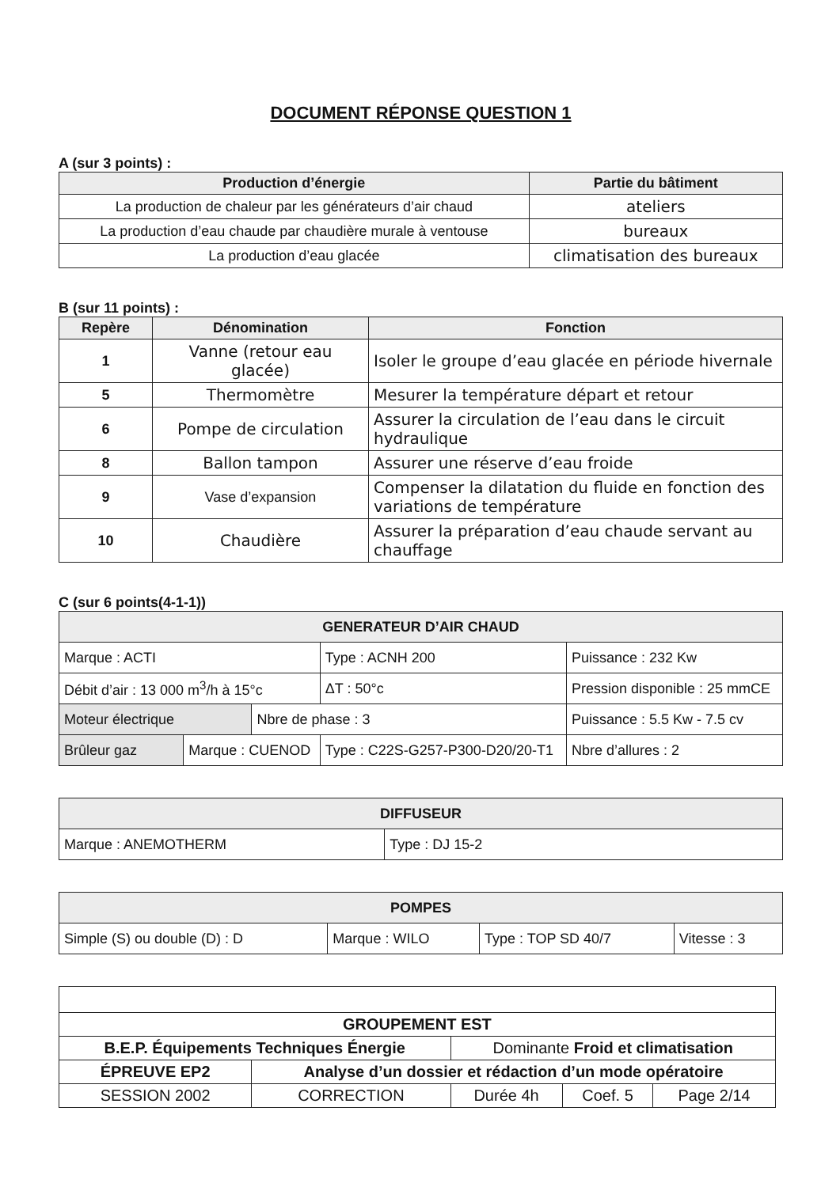DOCUMENT RÉPONSE QUESTION 1
A (sur 3 points) :
| Production d’énergie | Partie du bâtiment |
| --- | --- |
| La production de chaleur par les générateurs d’air chaud | ateliers |
| La production d’eau chaude par chaudière murale à ventouse | bureaux |
| La production d’eau glacée | climatisation des bureaux |
B (sur 11 points) :
| Repère | Dénomination | Fonction |
| --- | --- | --- |
| 1 | Vanne (retour eau glacée) | Isoler le groupe d’eau glacée en période hivernale |
| 5 | Thermomètre | Mesurer la température départ et retour |
| 6 | Pompe de circulation | Assurer la circulation de l’eau dans le circuit hydraulique |
| 8 | Ballon tampon | Assurer une réserve d’eau froide |
| 9 | Vase d’expansion | Compenser la dilatation du fluide en fonction des variations de température |
| 10 | Chaudière | Assurer la préparation d’eau chaude servant au chauffage |
C (sur 6 points(4-1-1))
| GENERATEUR D’AIR CHAUD | | | | | | |
| Marque : ACTI | | | Type : ACNH 200 | | Puissance : 232 Kw | |
| Débit d’air : 13 000 m<sup>3</sup>/h à 15°c | | | | ΔT : 50°c | Pression disponible : 25 mmCE | |
| Moteur électrique | | Nbre de phase : 3 | | | Puissance : 5.5 Kw - 7.5 cv | |
| Brûleur gaz | Marque : CUENOD | | Type : C22S-G257-P300-D20/20-T1 | | | Nbre d’allures : 2 |
| DIFFUSEUR | |
| Marque : ANEMOTHERM | Type : DJ 15-2 |
| POMPES | | | |
| Simple (S) ou double (D) : D | Marque : WILO | Type : TOP SD 40/7 | Vitesse : 3 |
| GROUPEMENT EST | | | | |
| B.E.P. Équipements Techniques Énergie | | Dominante Froid et climatisation | | |
| ÉPREUVE EP2 | Analyse d’un dossier et rédaction d’un mode opératoire | | | |
| SESSION 2002 | CORRECTION | Durée 4h | Coef. 5 | Page 2/14 |